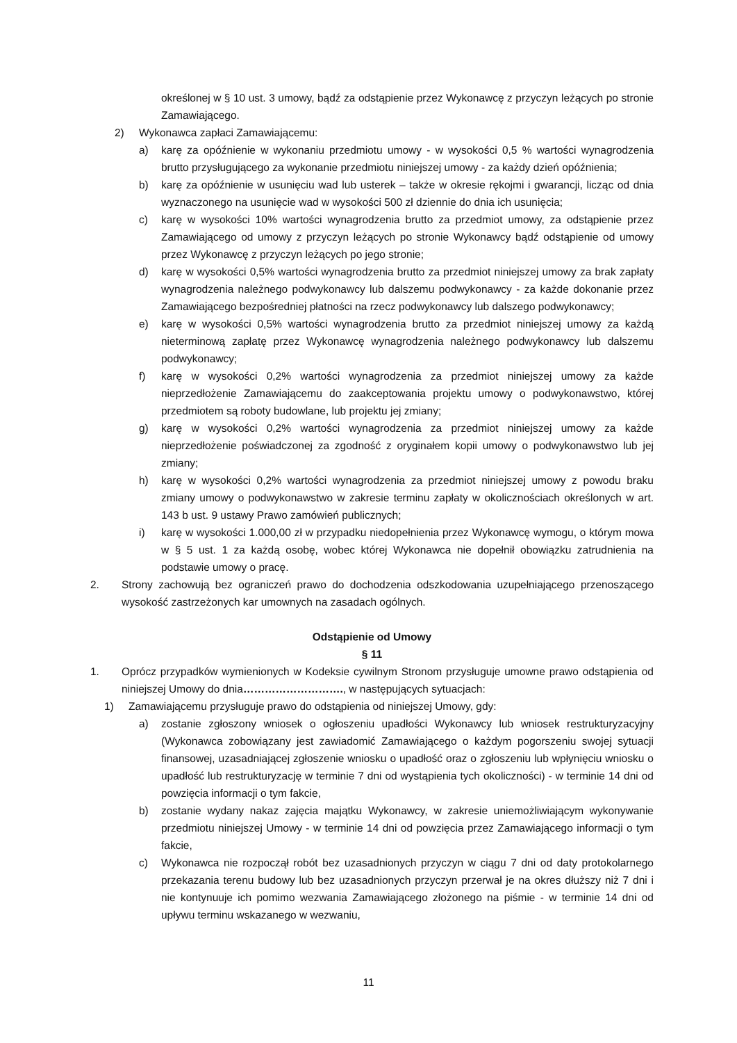określonej w § 10 ust. 3 umowy, bądź za odstąpienie przez Wykonawcę z przyczyn leżących po stronie Zamawiającego.
2) Wykonawca zapłaci Zamawiającemu:
a) karę za opóźnienie w wykonaniu przedmiotu umowy - w wysokości 0,5 % wartości wynagrodzenia brutto przysługującego za wykonanie przedmiotu niniejszej umowy - za każdy dzień opóźnienia;
b) karę za opóźnienie w usunięciu wad lub usterek – także w okresie rękojmi i gwarancji, licząc od dnia wyznaczonego na usunięcie wad w wysokości 500 zł dziennie do dnia ich usunięcia;
c) karę w wysokości 10% wartości wynagrodzenia brutto za przedmiot umowy, za odstąpienie przez Zamawiającego od umowy z przyczyn leżących po stronie Wykonawcy bądź odstąpienie od umowy przez Wykonawcę z przyczyn leżących po jego stronie;
d) karę w wysokości 0,5% wartości wynagrodzenia brutto za przedmiot niniejszej umowy za brak zapłaty wynagrodzenia należnego podwykonawcy lub dalszemu podwykonawcy - za każde dokonanie przez Zamawiającego bezpośredniej płatności na rzecz podwykonawcy lub dalszego podwykonawcy;
e) karę w wysokości 0,5% wartości wynagrodzenia brutto za przedmiot niniejszej umowy za każdą nieterminową zapłatę przez Wykonawcę wynagrodzenia należnego podwykonawcy lub dalszemu podwykonawcy;
f) karę w wysokości 0,2% wartości wynagrodzenia za przedmiot niniejszej umowy za każde nieprzedłożenie Zamawiającemu do zaakceptowania projektu umowy o podwykonawstwo, której przedmiotem są roboty budowlane, lub projektu jej zmiany;
g) karę w wysokości 0,2% wartości wynagrodzenia za przedmiot niniejszej umowy za każde nieprzedłożenie poświadczonej za zgodność z oryginałem kopii umowy o podwykonawstwo lub jej zmiany;
h) karę w wysokości 0,2% wartości wynagrodzenia za przedmiot niniejszej umowy z powodu braku zmiany umowy o podwykonawstwo w zakresie terminu zapłaty w okolicznościach określonych w art. 143 b ust. 9 ustawy Prawo zamówień publicznych;
i) karę w wysokości 1.000,00 zł w przypadku niedopełnienia przez Wykonawcę wymogu, o którym mowa w § 5 ust. 1 za każdą osobę, wobec której Wykonawca nie dopełnił obowiązku zatrudnienia na podstawie umowy o pracę.
2. Strony zachowują bez ograniczeń prawo do dochodzenia odszkodowania uzupełniającego przenoszącego wysokość zastrzeżonych kar umownych na zasadach ogólnych.
Odstąpienie od Umowy
§ 11
1. Oprócz przypadków wymienionych w Kodeksie cywilnym Stronom przysługuje umowne prawo odstąpienia od niniejszej Umowy do dnia………………………., w następujących sytuacjach:
1) Zamawiającemu przysługuje prawo do odstąpienia od niniejszej Umowy, gdy:
a) zostanie zgłoszony wniosek o ogłoszeniu upadłości Wykonawcy lub wniosek restrukturyzacyjny (Wykonawca zobowiązany jest zawiadomić Zamawiającego o każdym pogorszeniu swojej sytuacji finansowej, uzasadniającej zgłoszenie wniosku o upadłość oraz o zgłoszeniu lub wpłynięciu wniosku o upadłość lub restrukturyzację w terminie 7 dni od wystąpienia tych okoliczności) - w terminie 14 dni od powzięcia informacji o tym fakcie,
b) zostanie wydany nakaz zajęcia majątku Wykonawcy, w zakresie uniemożliwiającym wykonywanie przedmiotu niniejszej Umowy - w terminie 14 dni od powzięcia przez Zamawiającego informacji o tym fakcie,
c) Wykonawca nie rozpoczął robót bez uzasadnionych przyczyn w ciągu 7 dni od daty protokolarnego przekazania terenu budowy lub bez uzasadnionych przyczyn przerwał je na okres dłuższy niż 7 dni i nie kontynuuje ich pomimo wezwania Zamawiającego złożonego na piśmie - w terminie 14 dni od upływu terminu wskazanego w wezwaniu,
11